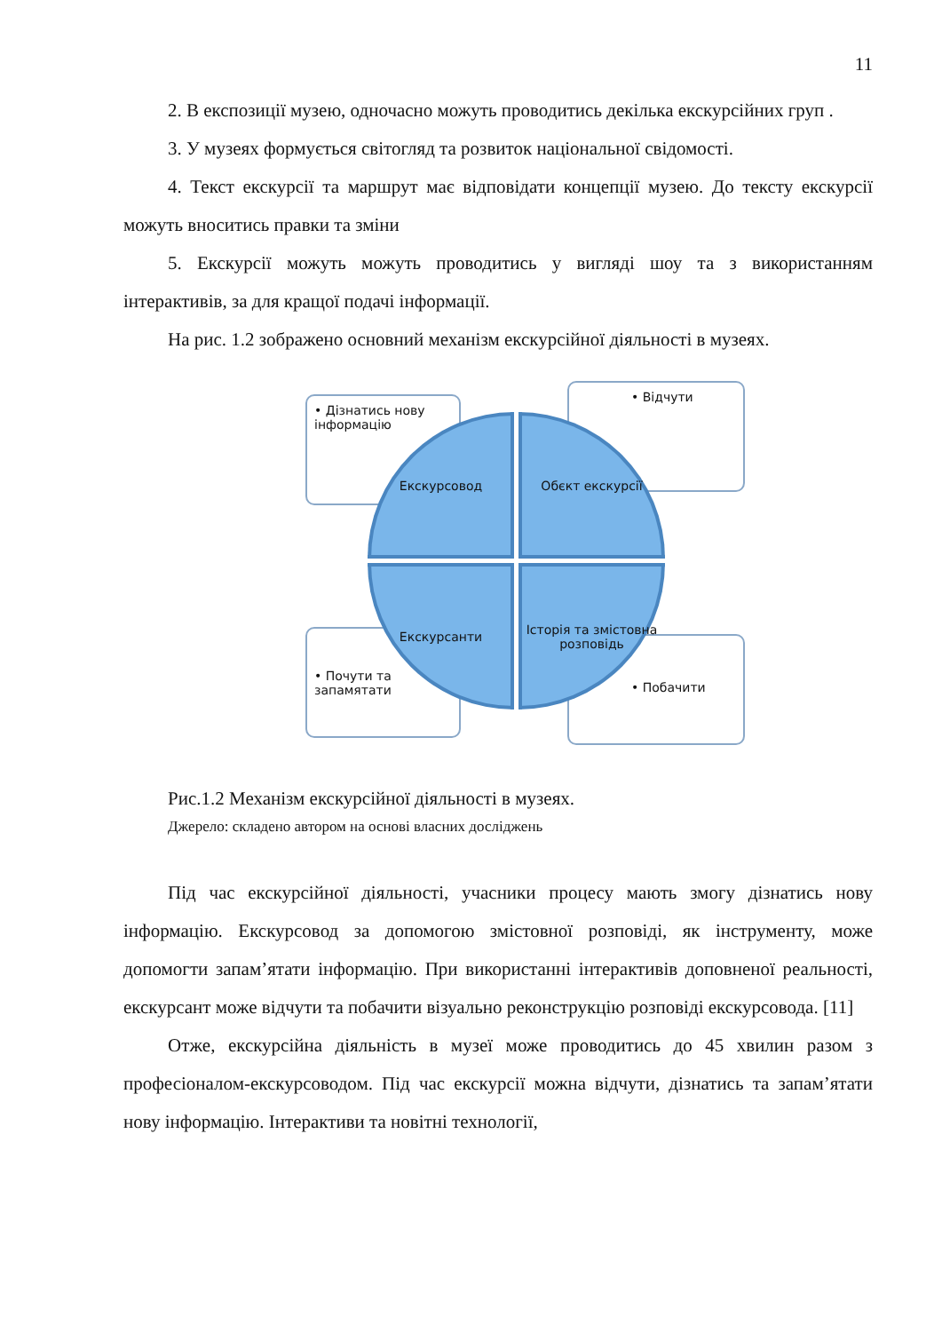11
2. В експозиції музею, одночасно можуть проводитись декілька екскурсійних груп .
3. У музеях формується світогляд та розвиток національної свідомості.
4. Текст екскурсії та маршрут має відповідати концепції музею. До тексту екскурсії можуть вноситись правки та зміни
5. Екскурсії можуть можуть проводитись у вигляді шоу та з використанням інтерактивів, за для кращої подачі інформації.
На рис. 1.2 зображено основний механізм екскурсійної діяльності в музеях.
• Дізнатись нову інформацію
• Відчути
• Почути та запамятати
• Побачити
Екскурсовод Обєкт екскурсії
Екскурсанти
Історія та змістовна розповідь
Рис.1.2 Механізм екскурсійної діяльності в музеях.
Джерело: складено автором на основі власних досліджень
Під час екскурсійної діяльності, учасники процесу мають змогу дізнатись нову інформацію. Екскурсовод за допомогою змістовної розповіді, як інструменту, може допомогти запам’ятати інформацію. При використанні інтерактивів доповненої реальності, екскурсант може відчути та побачити візуально реконструкцію розповіді екскурсовода. [11]
Отже, екскурсійна діяльність в музеї може проводитись до 45 хвилин разом з професіоналом-екскурсоводом. Під час екскурсії можна відчути, дізнатись та запам’ятати нову інформацію. Інтерактиви та новітні технології,